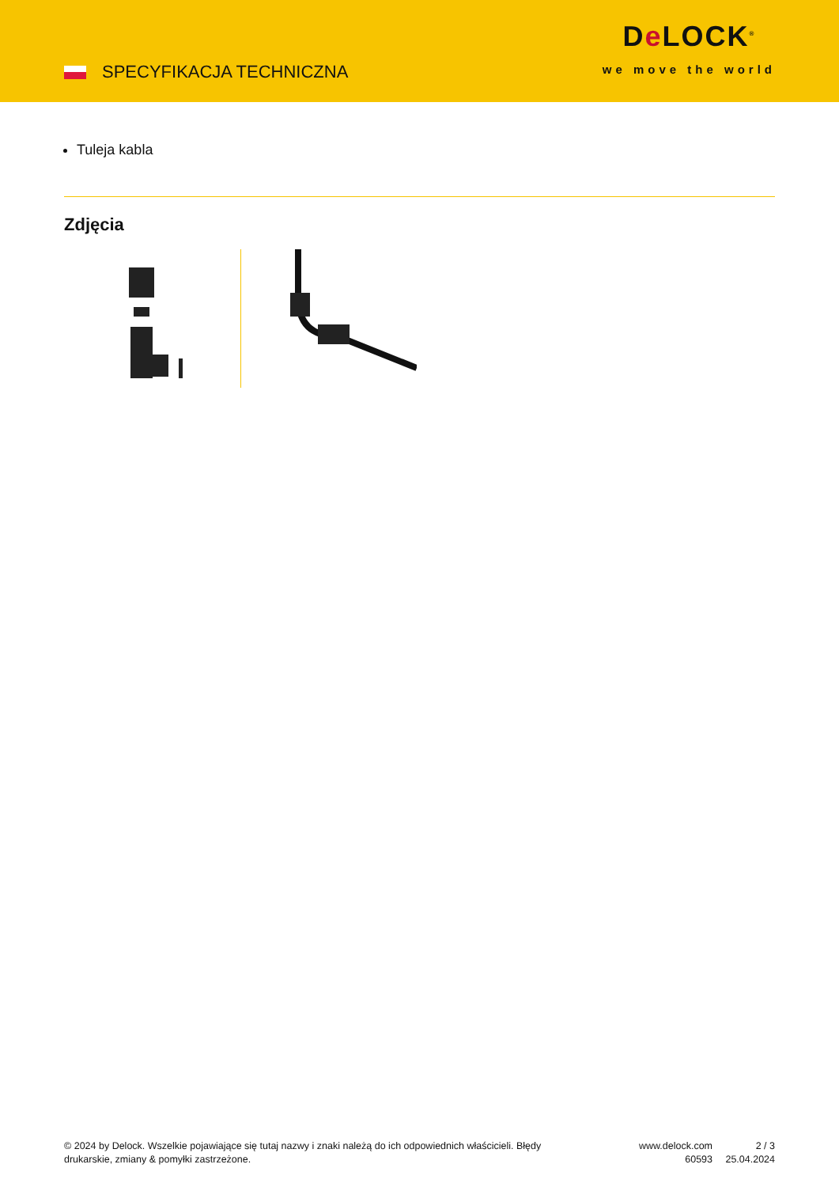SPECYFIKACJA TECHNICZNA
De LOCK<sup>®</sup>
we move the world
Tuleja kabla
Zdjęcia
© 2024 by Delock. Wszelkie pojawiające się tutaj nazwy i znaki należą do ich odpowiednich właścicieli. Błędy drukarskie, zmiany & pomyłki zastrzeżone.
www.delock.com
60593
2 / 3
25.04.2024